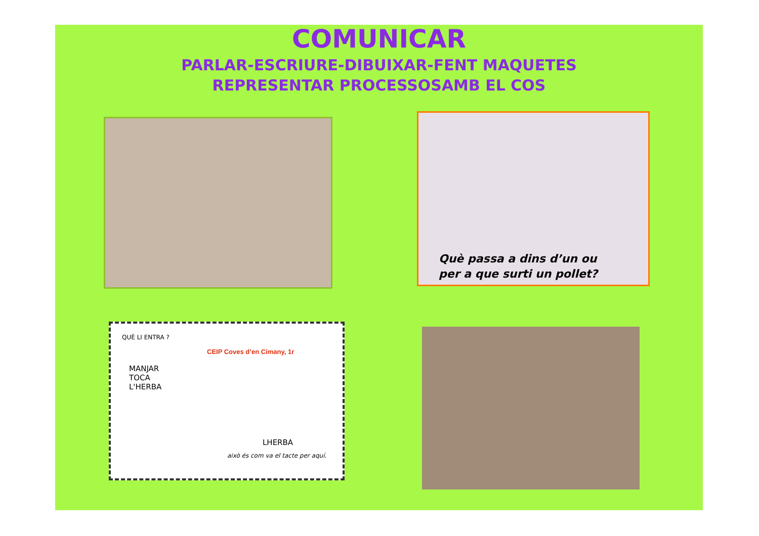COMUNICAR
PARLAR-ESCRIURE-DIBUIXAR-FENT MAQUETES
REPRESENTAR PROCESSOSAMB EL COS
Què passa a dins d’un ou
per a que surti un pollet?
QUÈ LI ENTRA ?
CEIP Coves d’en Cimany, 1r
MANJAR
TOCA
L'HERBA
LHERBA
això és com va el tacte per aquí.